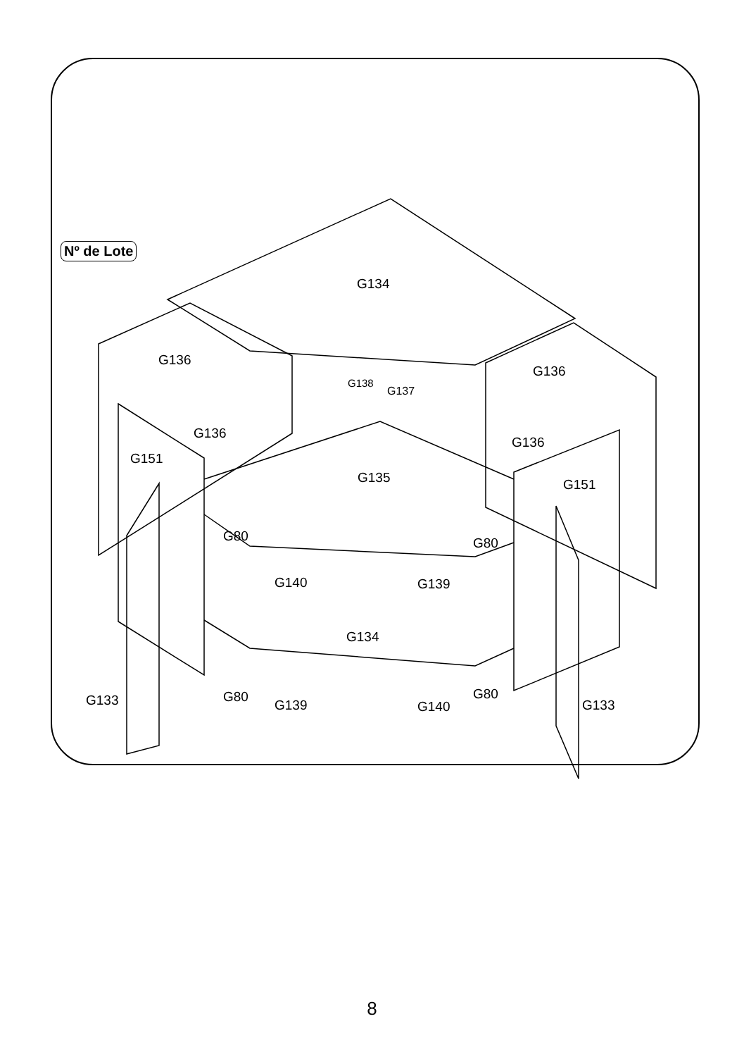Nº de Lote
G134
G136
G136
G138
G137
G136
G136
G151
G135 G151
G80 G80
G140 G139
G134
G133 G80
G139 G140
G80
G133
8